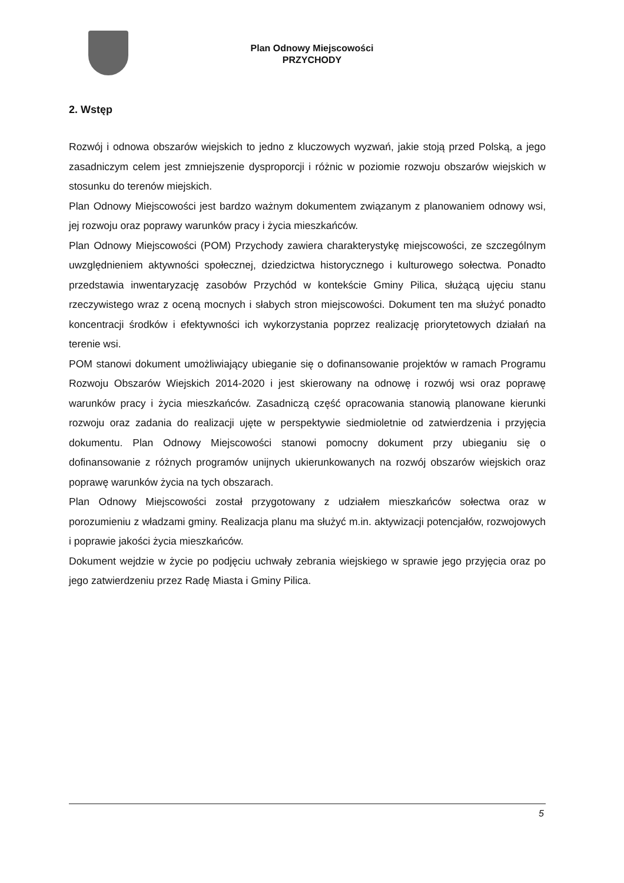Plan Odnowy Miejscowości
PRZYCHODY
2. Wstęp
Rozwój i odnowa obszarów wiejskich to jedno z kluczowych wyzwań, jakie stoją przed Polską, a jego zasadniczym celem jest zmniejszenie dysproporcji i różnic w poziomie rozwoju obszarów wiejskich w stosunku do terenów miejskich.
Plan Odnowy Miejscowości jest bardzo ważnym dokumentem związanym z planowaniem odnowy wsi, jej rozwoju oraz poprawy warunków pracy i życia mieszkańców.
Plan Odnowy Miejscowości (POM) Przychody zawiera charakterystykę miejscowości, ze szczególnym uwzględnieniem aktywności społecznej, dziedzictwa historycznego i kulturowego sołectwa. Ponadto przedstawia inwentaryzację zasobów Przychód w kontekście Gminy Pilica, służącą ujęciu stanu rzeczywistego wraz z oceną mocnych i słabych stron miejscowości. Dokument ten ma służyć ponadto koncentracji środków i efektywności ich wykorzystania poprzez realizację priorytetowych działań na terenie wsi.
POM stanowi dokument umożliwiający ubieganie się o dofinansowanie projektów w ramach Programu Rozwoju Obszarów Wiejskich 2014-2020 i jest skierowany na odnowę i rozwój wsi oraz poprawę warunków pracy i życia mieszkańców. Zasadniczą część opracowania stanowią planowane kierunki rozwoju oraz zadania do realizacji ujęte w perspektywie siedmioletnie od zatwierdzenia i przyjęcia dokumentu. Plan Odnowy Miejscowości stanowi pomocny dokument przy ubieganiu się o dofinansowanie z różnych programów unijnych ukierunkowanych na rozwój obszarów wiejskich oraz poprawę warunków życia na tych obszarach.
Plan Odnowy Miejscowości został przygotowany z udziałem mieszkańców sołectwa oraz w porozumieniu z władzami gminy. Realizacja planu ma służyć m.in. aktywizacji potencjałów, rozwojowych i poprawie jakości życia mieszkańców.
Dokument wejdzie w życie po podjęciu uchwały zebrania wiejskiego w sprawie jego przyjęcia oraz po jego zatwierdzeniu przez Radę Miasta i Gminy Pilica.
5